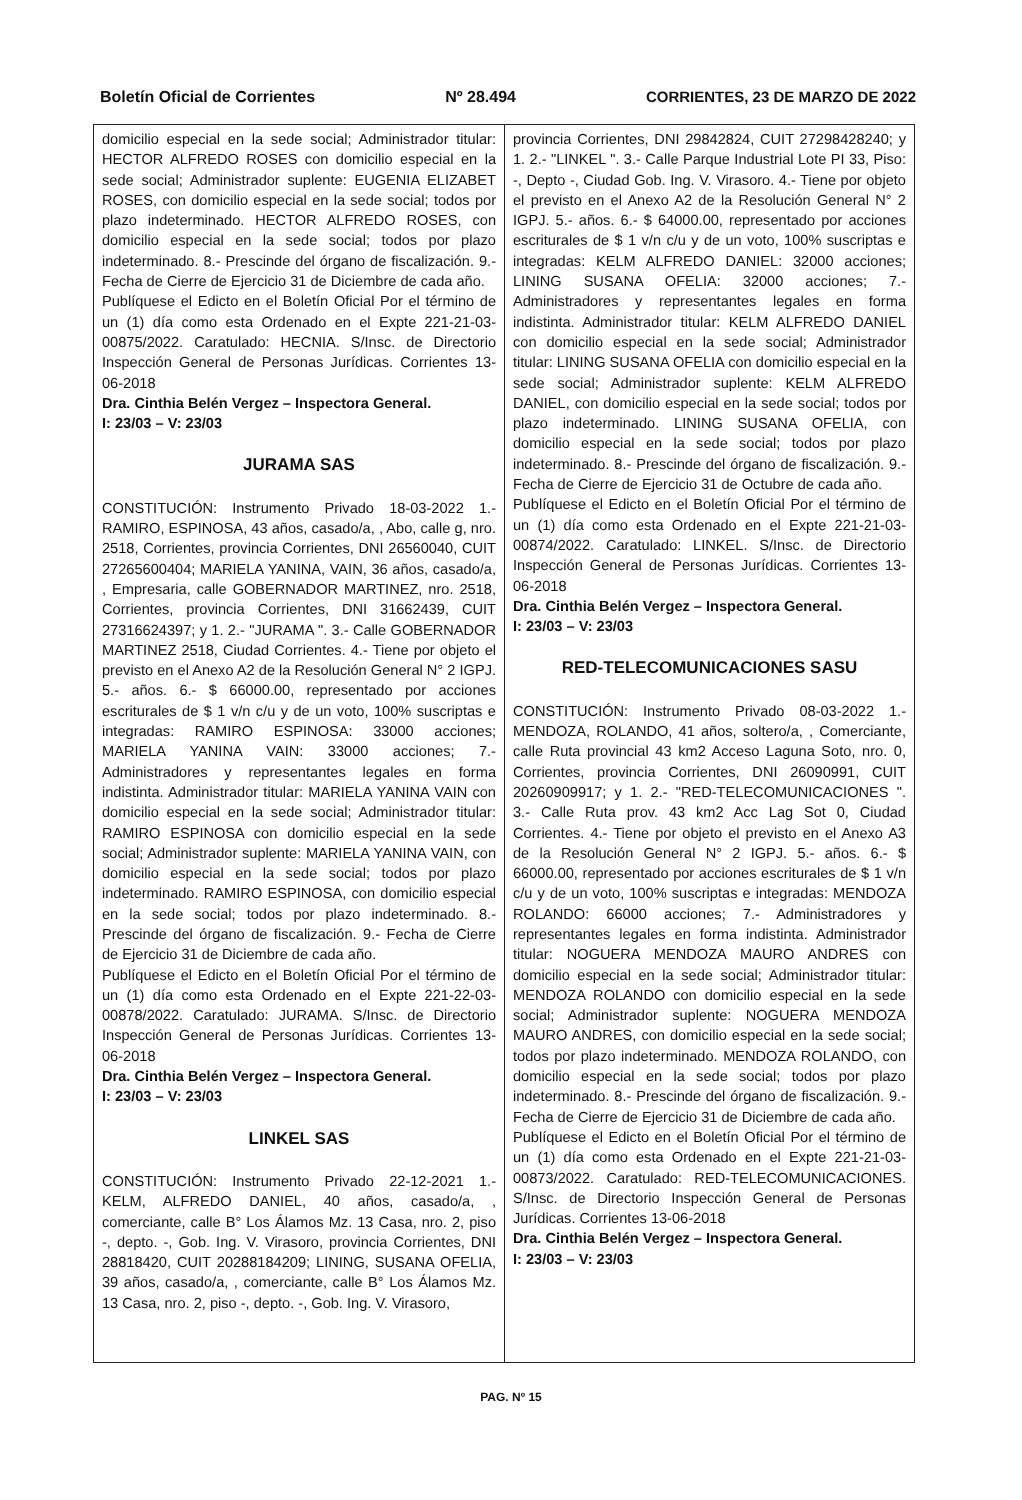Boletín Oficial de Corrientes Nº 28.494 CORRIENTES, 23 DE MARZO DE 2022
domicilio especial en la sede social; Administrador titular: HECTOR ALFREDO ROSES con domicilio especial en la sede social; Administrador suplente: EUGENIA ELIZABET ROSES, con domicilio especial en la sede social; todos por plazo indeterminado. HECTOR ALFREDO ROSES, con domicilio especial en la sede social; todos por plazo indeterminado. 8.- Prescinde del órgano de fiscalización. 9.- Fecha de Cierre de Ejercicio 31 de Diciembre de cada año.
Publíquese el Edicto en el Boletín Oficial Por el término de un (1) día como esta Ordenado en el Expte 221-21-03-00875/2022. Caratulado: HECNIA. S/Insc. de Directorio Inspección General de Personas Jurídicas. Corrientes 13-06-2018
Dra. Cinthia Belén Vergez – Inspectora General.
I: 23/03 – V: 23/03
JURAMA SAS
CONSTITUCIÓN: Instrumento Privado 18-03-2022 1.- RAMIRO, ESPINOSA, 43 años, casado/a, , Abo, calle g, nro. 2518, Corrientes, provincia Corrientes, DNI 26560040, CUIT 27265600404; MARIELA YANINA, VAIN, 36 años, casado/a, , Empresaria, calle GOBERNADOR MARTINEZ, nro. 2518, Corrientes, provincia Corrientes, DNI 31662439, CUIT 27316624397; y 1. 2.- "JURAMA ". 3.- Calle GOBERNADOR MARTINEZ 2518, Ciudad Corrientes. 4.- Tiene por objeto el previsto en el Anexo A2 de la Resolución General N° 2 IGPJ. 5.- años. 6.- $ 66000.00, representado por acciones escriturales de $ 1 v/n c/u y de un voto, 100% suscriptas e integradas: RAMIRO ESPINOSA: 33000 acciones; MARIELA YANINA VAIN: 33000 acciones; 7.- Administradores y representantes legales en forma indistinta. Administrador titular: MARIELA YANINA VAIN con domicilio especial en la sede social; Administrador titular: RAMIRO ESPINOSA con domicilio especial en la sede social; Administrador suplente: MARIELA YANINA VAIN, con domicilio especial en la sede social; todos por plazo indeterminado. RAMIRO ESPINOSA, con domicilio especial en la sede social; todos por plazo indeterminado. 8.- Prescinde del órgano de fiscalización. 9.- Fecha de Cierre de Ejercicio 31 de Diciembre de cada año.
Publíquese el Edicto en el Boletín Oficial Por el término de un (1) día como esta Ordenado en el Expte 221-22-03-00878/2022. Caratulado: JURAMA. S/Insc. de Directorio Inspección General de Personas Jurídicas. Corrientes 13-06-2018
Dra. Cinthia Belén Vergez – Inspectora General.
I: 23/03 – V: 23/03
LINKEL SAS
CONSTITUCIÓN: Instrumento Privado 22-12-2021 1.- KELM, ALFREDO DANIEL, 40 años, casado/a, , comerciante, calle B° Los Álamos Mz. 13 Casa, nro. 2, piso -, depto. -, Gob. Ing. V. Virasoro, provincia Corrientes, DNI 28818420, CUIT 20288184209; LINING, SUSANA OFELIA, 39 años, casado/a, , comerciante, calle B° Los Álamos Mz. 13 Casa, nro. 2, piso -, depto. -, Gob. Ing. V. Virasoro,
provincia Corrientes, DNI 29842824, CUIT 27298428240; y 1. 2.- "LINKEL ". 3.- Calle Parque Industrial Lote PI 33, Piso: -, Depto -, Ciudad Gob. Ing. V. Virasoro. 4.- Tiene por objeto el previsto en el Anexo A2 de la Resolución General N° 2 IGPJ. 5.- años. 6.- $ 64000.00, representado por acciones escriturales de $ 1 v/n c/u y de un voto, 100% suscriptas e integradas: KELM ALFREDO DANIEL: 32000 acciones; LINING SUSANA OFELIA: 32000 acciones; 7.- Administradores y representantes legales en forma indistinta. Administrador titular: KELM ALFREDO DANIEL con domicilio especial en la sede social; Administrador titular: LINING SUSANA OFELIA con domicilio especial en la sede social; Administrador suplente: KELM ALFREDO DANIEL, con domicilio especial en la sede social; todos por plazo indeterminado. LINING SUSANA OFELIA, con domicilio especial en la sede social; todos por plazo indeterminado. 8.- Prescinde del órgano de fiscalización. 9.- Fecha de Cierre de Ejercicio 31 de Octubre de cada año.
Publíquese el Edicto en el Boletín Oficial Por el término de un (1) día como esta Ordenado en el Expte 221-21-03-00874/2022. Caratulado: LINKEL. S/Insc. de Directorio Inspección General de Personas Jurídicas. Corrientes 13-06-2018
Dra. Cinthia Belén Vergez – Inspectora General.
I: 23/03 – V: 23/03
RED-TELECOMUNICACIONES SASU
CONSTITUCIÓN: Instrumento Privado 08-03-2022 1.- MENDOZA, ROLANDO, 41 años, soltero/a, , Comerciante, calle Ruta provincial 43 km2 Acceso Laguna Soto, nro. 0, Corrientes, provincia Corrientes, DNI 26090991, CUIT 20260909917; y 1. 2.- "RED-TELECOMUNICACIONES ". 3.- Calle Ruta prov. 43 km2 Acc Lag Sot 0, Ciudad Corrientes. 4.- Tiene por objeto el previsto en el Anexo A3 de la Resolución General N° 2 IGPJ. 5.- años. 6.- $ 66000.00, representado por acciones escriturales de $ 1 v/n c/u y de un voto, 100% suscriptas e integradas: MENDOZA ROLANDO: 66000 acciones; 7.- Administradores y representantes legales en forma indistinta. Administrador titular: NOGUERA MENDOZA MAURO ANDRES con domicilio especial en la sede social; Administrador titular: MENDOZA ROLANDO con domicilio especial en la sede social; Administrador suplente: NOGUERA MENDOZA MAURO ANDRES, con domicilio especial en la sede social; todos por plazo indeterminado. MENDOZA ROLANDO, con domicilio especial en la sede social; todos por plazo indeterminado. 8.- Prescinde del órgano de fiscalización. 9.- Fecha de Cierre de Ejercicio 31 de Diciembre de cada año.
Publíquese el Edicto en el Boletín Oficial Por el término de un (1) día como esta Ordenado en el Expte 221-21-03-00873/2022. Caratulado: RED-TELECOMUNICACIONES. S/Insc. de Directorio Inspección General de Personas Jurídicas. Corrientes 13-06-2018
Dra. Cinthia Belén Vergez – Inspectora General.
I: 23/03 – V: 23/03
PAG. Nº 15